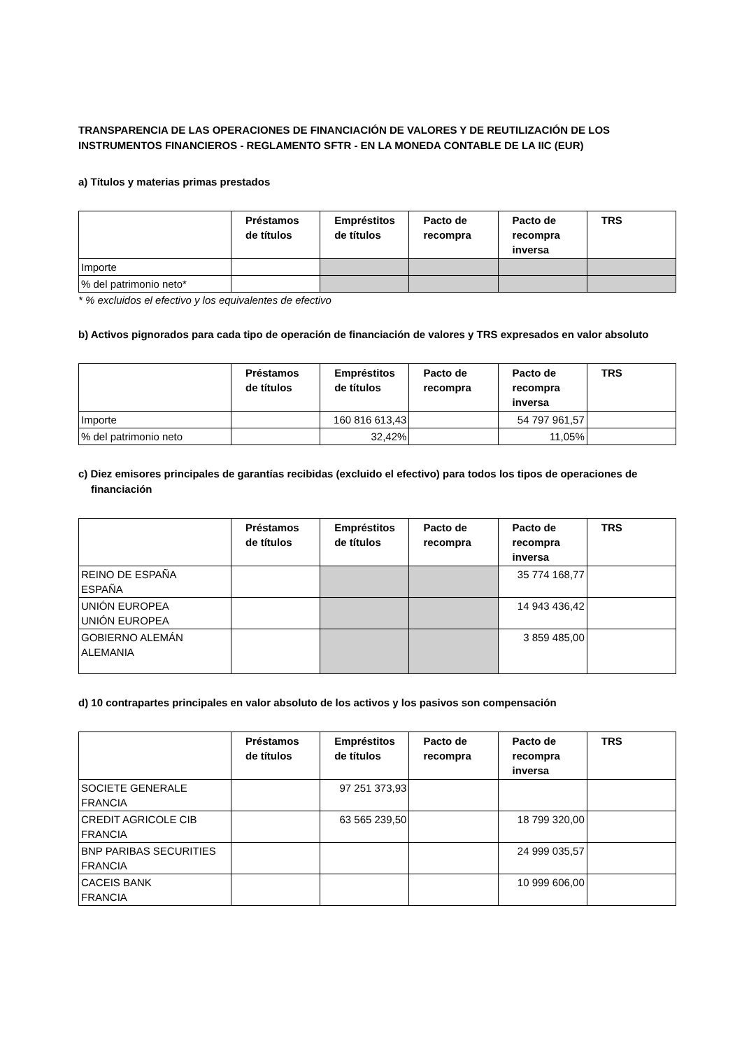TRANSPARENCIA DE LAS OPERACIONES DE FINANCIACIÓN DE VALORES Y DE REUTILIZACIÓN DE LOS INSTRUMENTOS FINANCIEROS - REGLAMENTO SFTR - EN LA MONEDA CONTABLE DE LA IIC (EUR)
a) Títulos y materias primas prestados
| | Préstamos de títulos | Empréstitos de títulos | Pacto de recompra | Pacto de recompra inversa | TRS |
| --- | --- | --- | --- | --- | --- |
| Importe | | | | | |
| % del patrimonio neto* | | | | | |
* % excluidos el efectivo y los equivalentes de efectivo
b) Activos pignorados para cada tipo de operación de financiación de valores y TRS expresados en valor absoluto
| | Préstamos de títulos | Empréstitos de títulos | Pacto de recompra | Pacto de recompra inversa | TRS |
| --- | --- | --- | --- | --- | --- |
| Importe | | 160 816 613,43 | | 54 797 961,57 | |
| % del patrimonio neto | | 32,42% | | 11,05% | |
c) Diez emisores principales de garantías recibidas (excluido el efectivo) para todos los tipos de operaciones de financiación
| | Préstamos de títulos | Empréstitos de títulos | Pacto de recompra | Pacto de recompra inversa | TRS |
| --- | --- | --- | --- | --- | --- |
| REINO DE ESPAÑA ESPAÑA | | | | 35 774 168,77 | |
| UNIÓN EUROPEA UNIÓN EUROPEA | | | | 14 943 436,42 | |
| GOBIERNO ALEMÁN ALEMANIA | | | | 3 859 485,00 | |
d) 10 contrapartes principales en valor absoluto de los activos y los pasivos son compensación
| | Préstamos de títulos | Empréstitos de títulos | Pacto de recompra | Pacto de recompra inversa | TRS |
| --- | --- | --- | --- | --- | --- |
| SOCIETE GENERALE FRANCIA | | 97 251 373,93 | | | |
| CREDIT AGRICOLE CIB FRANCIA | | 63 565 239,50 | | 18 799 320,00 | |
| BNP PARIBAS SECURITIES FRANCIA | | | | 24 999 035,57 | |
| CACEIS BANK FRANCIA | | | | 10 999 606,00 | |